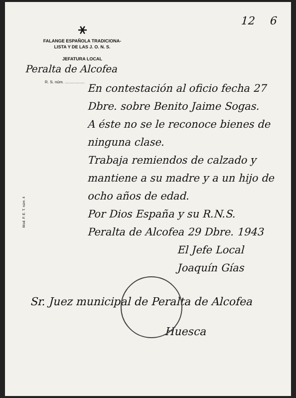12 6
⚹
FALANGE ESPAÑOLA TRADICIONA-
LISTA Y DE LAS J. O. N. S.
JEFATURA LOCAL
Peralta de Alcofea
R. S. núm. ..................
En contestación al oficio fecha 27 Dbre. sobre Benito Jaime Sogas.
A éste no se le reconoce bienes de ninguna clase.
Trabaja remiendos de calzado y mantiene a su madre y a un hijo de ocho años de edad.
Por Dios España y su R.N.S.
Peralta de Alcofea 29 Dbre. 1943
El Jefe Local
Joaquín Gías
Mod. F. E. T. núm. 4
Sr. Juez municipal de Peralta de Alcofea
Huesca